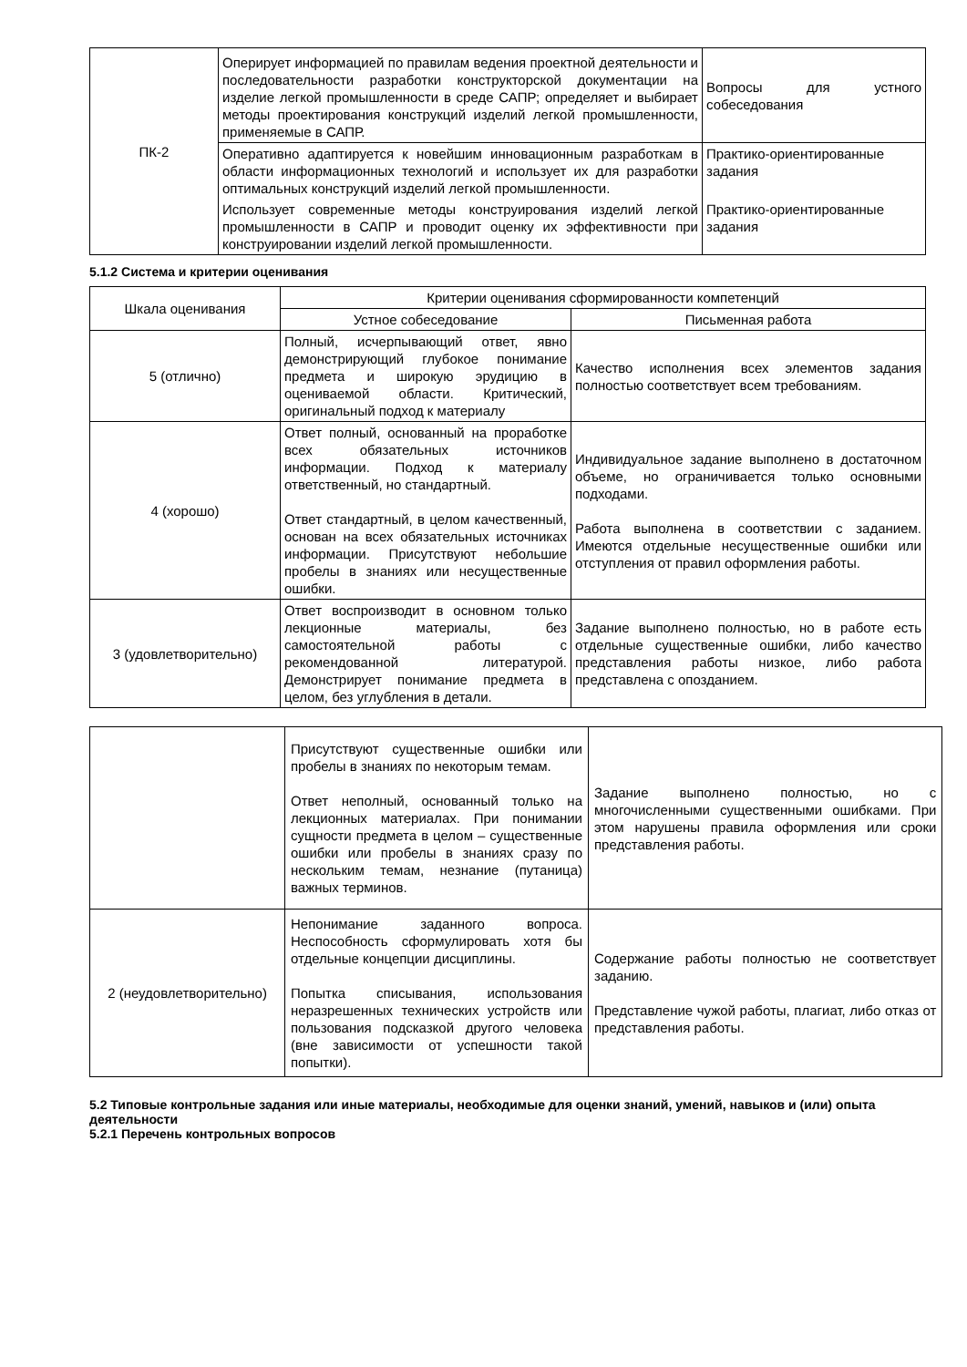| ПК-2 | Оперирует информацией по правилам ведения проектной деятельности и последовательности разработки конструкторской документации на изделие легкой промышленности в среде САПР; определяет и выбирает методы проектирования конструкций изделий легкой промышленности, применяемые в САПР. | Вопросы для устного собеседования |
| | Оперативно адаптируется к новейшим инновационным разработкам в области информационных технологий и использует их для разработки оптимальных конструкций изделий легкой промышленности. | Практико-ориентированные задания |
| | Использует современные методы конструирования изделий легкой промышленности в САПР и проводит оценку их эффективности при конструировании изделий легкой промышленности. | Практико-ориентированные задания |
5.1.2 Система и критерии оценивания
| Шкала оценивания | Критерии оценивания сформированности компетенций | |
| --- | --- | --- |
| | Устное собеседование | Письменная работа |
| 5 (отлично) | Полный, исчерпывающий ответ, явно демонстрирующий глубокое понимание предмета и широкую эрудицию в оцениваемой области. Критический, оригинальный подход к материалу | Качество исполнения всех элементов задания полностью соответствует всем требованиям. |
| 4 (хорошо) | Ответ полный, основанный на проработке всех обязательных источников информации. Подход к материалу ответственный, но стандартный. Ответ стандартный, в целом качественный, основан на всех обязательных источниках информации. Присутствуют небольшие пробелы в знаниях или несущественные ошибки. | Индивидуальное задание выполнено в достаточном объеме, но ограничивается только основными подходами. Работа выполнена в соответствии с заданием. Имеются отдельные несущественные ошибки или отступления от правил оформления работы. |
| 3 (удовлетворительно) | Ответ воспроизводит в основном только лекционные материалы, без самостоятельной работы с рекомендованной литературой. Демонстрирует понимание предмета в целом, без углубления в детали. | Задание выполнено полностью, но в работе есть отдельные существенные ошибки, либо качество представления работы низкое, либо работа представлена с опозданием. |
| | Присутствуют существенные ошибки или пробелы в знаниях по некоторым темам. Ответ неполный, основанный только на лекционных материалах. При понимании сущности предмета в целом – существенные ошибки или пробелы в знаниях сразу по нескольким темам, незнание (путаница) важных терминов. | Задание выполнено полностью, но с многочисленными существенными ошибками. При этом нарушены правила оформления или сроки представления работы. |
| 2 (неудовлетворительно) | Непонимание заданного вопроса. Неспособность сформулировать хотя бы отдельные концепции дисциплины. Попытка списывания, использования неразрешенных технических устройств или пользования подсказкой другого человека (вне зависимости от успешности такой попытки). | Содержание работы полностью не соответствует заданию. Представление чужой работы, плагиат, либо отказ от представления работы. |
5.2 Типовые контрольные задания или иные материалы, необходимые для оценки знаний, умений, навыков и (или) опыта деятельности
5.2.1 Перечень контрольных вопросов